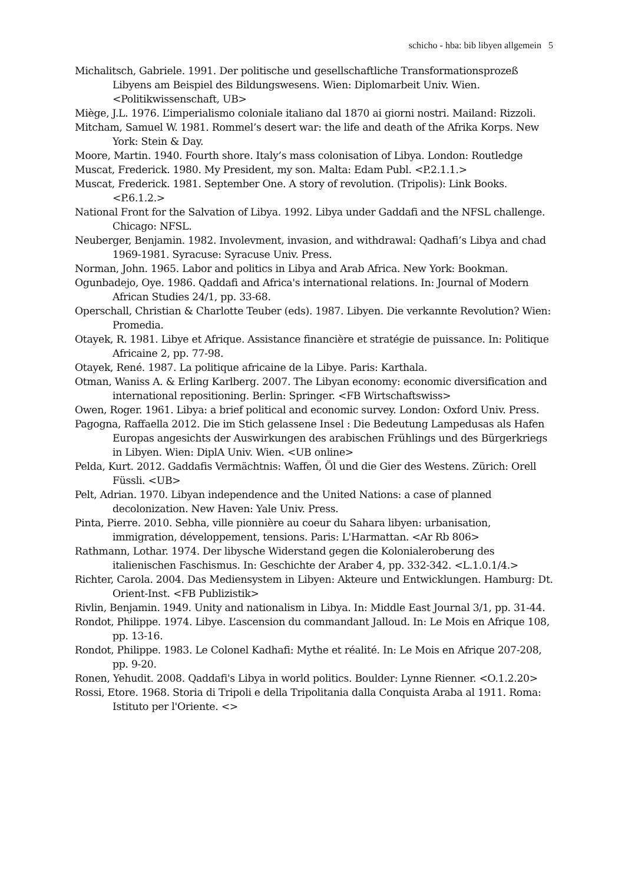schicho - hba: bib libyen allgemein 5
Michalitsch, Gabriele. 1991. Der politische und gesellschaftliche Transformationsprozeß Libyens am Beispiel des Bildungswesens. Wien: Diplomarbeit Univ. Wien. <Politikwissenschaft, UB>
Miège, J.L. 1976. L’imperialismo coloniale italiano dal 1870 ai giorni nostri. Mailand: Rizzoli.
Mitcham, Samuel W. 1981. Rommel’s desert war: the life and death of the Afrika Korps. New York: Stein & Day.
Moore, Martin. 1940. Fourth shore. Italy’s mass colonisation of Libya. London: Routledge
Muscat, Frederick. 1980. My President, my son. Malta: Edam Publ. <P.2.1.1.>
Muscat, Frederick. 1981. September One. A story of revolution. (Tripolis): Link Books. <P.6.1.2.>
National Front for the Salvation of Libya. 1992. Libya under Gaddafi and the NFSL challenge. Chicago: NFSL.
Neuberger, Benjamin. 1982. Involevment, invasion, and withdrawal: Qadhafi’s Libya and chad 1969-1981. Syracuse: Syracuse Univ. Press.
Norman, John. 1965. Labor and politics in Libya and Arab Africa. New York: Bookman.
Ogunbadejo, Oye. 1986. Qaddafi and Africa's international relations. In: Journal of Modern African Studies 24/1, pp. 33-68.
Operschall, Christian & Charlotte Teuber (eds). 1987. Libyen. Die verkannte Revolution? Wien: Promedia.
Otayek, R. 1981. Libye et Afrique. Assistance financière et stratégie de puissance. In: Politique Africaine 2, pp. 77-98.
Otayek, René. 1987. La politique africaine de la Libye. Paris: Karthala.
Otman, Waniss A. & Erling Karlberg. 2007. The Libyan economy: economic diversification and international repositioning. Berlin: Springer. <FB Wirtschaftswiss>
Owen, Roger. 1961. Libya: a brief political and economic survey. London: Oxford Univ. Press.
Pagogna, Raffaella 2012. Die im Stich gelassene Insel : Die Bedeutung Lampedusas als Hafen Europas angesichts der Auswirkungen des arabischen Frühlings und des Bürgerkriegs in Libyen. Wien: DiplA Univ. Wien. <UB online>
Pelda, Kurt. 2012. Gaddafis Vermächtnis: Waffen, Öl und die Gier des Westens. Zürich: Orell Füssli. <UB>
Pelt, Adrian. 1970. Libyan independence and the United Nations: a case of planned decolonization. New Haven: Yale Univ. Press.
Pinta, Pierre. 2010. Sebha, ville pionnière au coeur du Sahara libyen: urbanisation, immigration, développement, tensions. Paris: L'Harmattan. <Ar Rb 806>
Rathmann, Lothar. 1974. Der libysche Widerstand gegen die Kolonialeroberung des italienischen Faschismus. In: Geschichte der Araber 4, pp. 332-342. <L.1.0.1/4.>
Richter, Carola. 2004. Das Mediensystem in Libyen: Akteure und Entwicklungen. Hamburg: Dt. Orient-Inst. <FB Publizistik>
Rivlin, Benjamin. 1949. Unity and nationalism in Libya. In: Middle East Journal 3/1, pp. 31-44.
Rondot, Philippe. 1974. Libye. L’ascension du commandant Jalloud. In: Le Mois en Afrique 108, pp. 13-16.
Rondot, Philippe. 1983. Le Colonel Kadhafi: Mythe et réalité. In: Le Mois en Afrique 207-208, pp. 9-20.
Ronen, Yehudit. 2008. Qaddafi's Libya in world politics. Boulder: Lynne Rienner. <O.1.2.20>
Rossi, Etore. 1968. Storia di Tripoli e della Tripolitania dalla Conquista Araba al 1911. Roma: Istituto per l'Oriente. <>